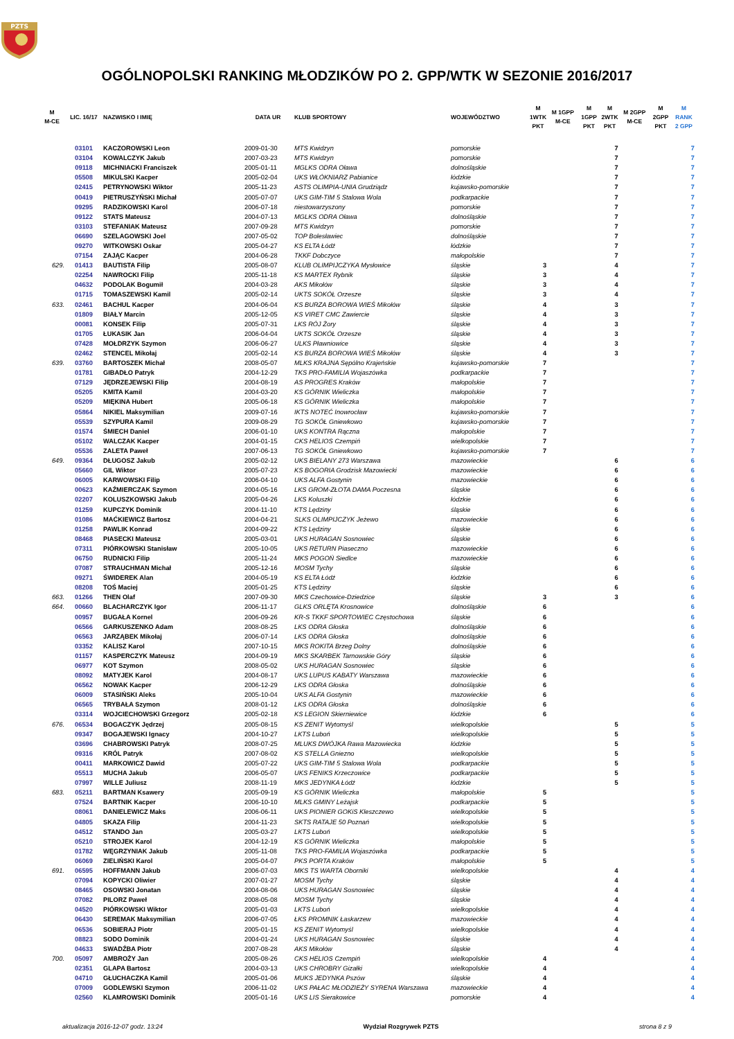PZTS
OGÓLNOPOLSKI RANKING MŁODZIKÓW PO 2. GPP/WTK W SEZONIE 2016/2017
| M M-CE | LIC. 16/17 | NAZWISKO I IMIĘ | DATA UR | KLUB SPORTOWY | WOJEWÓDZTWO | M 1WTK PKT | M 1GPP M-CE | M 1GPP PKT | M 2WTK PKT | M 2GPP M-CE | M 2GPP PKT | M RANK 2 GPP |
| --- | --- | --- | --- | --- | --- | --- | --- | --- | --- | --- | --- | --- |
| | 03101 | KACZOROWSKI Leon | 2009-01-30 | MTS Kwidzyn | pomorskie | | | | 7 | | | 7 |
| | 03104 | KOWALCZYK Jakub | 2007-03-23 | MTS Kwidzyn | pomorskie | | | | 7 | | | 7 |
| | 09118 | MICHNIACKI Franciszek | 2005-01-11 | MGLKS ODRA Oława | dolnośląskie | | | | 7 | | | 7 |
| | 05508 | MIKULSKI Kacper | 2005-02-04 | UKS WŁÓKNIARZ Pabianice | łódzkie | | | | 7 | | | 7 |
| | 02415 | PETRYNOWSKI Wiktor | 2005-11-23 | ASTS OLIMPIA-UNIA Grudziądz | kujawsko-pomorskie | | | | 7 | | | 7 |
| | 00419 | PIETRUSZYŃSKI Michał | 2005-07-07 | UKS GIM-TIM 5 Stalowa Wola | podkarpackie | | | | 7 | | | 7 |
| | 09295 | RADZIKOWSKI Karol | 2006-07-18 | niestowarzyszony | pomorskie | | | | 7 | | | 7 |
| | 09122 | STATS Mateusz | 2004-07-13 | MGLKS ODRA Oława | dolnośląskie | | | | 7 | | | 7 |
| | 03103 | STEFANIAK Mateusz | 2007-09-28 | MTS Kwidzyn | pomorskie | | | | 7 | | | 7 |
| | 06690 | SZELAGOWSKI Joel | 2007-05-02 | TOP Bolesławiec | dolnośląskie | | | | 7 | | | 7 |
| | 09270 | WITKOWSKI Oskar | 2005-04-27 | KS ELTA Łódź | łódzkie | | | | 7 | | | 7 |
| | 07154 | ZAJĄC Kacper | 2004-06-28 | TKKF Dobczyce | małopolskie | | | | 7 | | | 7 |
| 629. | 01413 | BAUTISTA Filip | 2005-08-07 | KLUB OLIMPIJCZYKA Mysłowice | śląskie | 3 | | | 4 | | | 7 |
| | 02254 | NAWROCKI Filip | 2005-11-18 | KS MARTEX Rybnik | śląskie | 3 | | | 4 | | | 7 |
| | 04632 | PODOLAK Bogumił | 2004-03-28 | AKS Mikołów | śląskie | 3 | | | 4 | | | 7 |
| | 01715 | TOMASZEWSKI Kamil | 2005-02-14 | UKTS SOKÓŁ Orzesze | śląskie | 3 | | | 4 | | | 7 |
| 633. | 02461 | BACHUL Kacper | 2004-06-04 | KS BURZA BOROWA WIEŚ Mikołów | śląskie | 4 | | | 3 | | | 7 |
| | 01809 | BIAŁY Marcin | 2005-12-05 | KS VIRET CMC Zawiercie | śląskie | 4 | | | 3 | | | 7 |
| | 00081 | KONSEK Filip | 2005-07-31 | LKS RÓJ Żory | śląskie | 4 | | | 3 | | | 7 |
| | 01705 | ŁUKASIK Jan | 2006-04-04 | UKTS SOKÓŁ Orzesze | śląskie | 4 | | | 3 | | | 7 |
| | 07428 | MOŁDRZYK Szymon | 2006-06-27 | ULKS Pławniowice | śląskie | 4 | | | 3 | | | 7 |
| | 02462 | STENCEL Mikołaj | 2005-02-14 | KS BURZA BOROWA WIEŚ Mikołów | śląskie | 4 | | | 3 | | | 7 |
| 639. | 03760 | BARTOSZEK Michał | 2008-05-07 | MLKS KRAJNA Sępólno Krajeńskie | kujawsko-pomorskie | 7 | | | | | | 7 |
| | 01781 | GIBADŁO Patryk | 2004-12-29 | TKS PRO-FAMILIA Wojaszówka | podkarpackie | 7 | | | | | | 7 |
| | 07129 | JĘDRZEJEWSKI Filip | 2004-08-19 | AS PROGRES Kraków | małopolskie | 7 | | | | | | 7 |
| | 05205 | KMITA Kamil | 2004-03-20 | KS GÓRNIK Wieliczka | małopolskie | 7 | | | | | | 7 |
| | 05209 | MIĘKINA Hubert | 2005-06-18 | KS GÓRNIK Wieliczka | małopolskie | 7 | | | | | | 7 |
| | 05864 | NIKIEL Maksymilian | 2009-07-16 | IKTS NOTEĆ Inowrocław | kujawsko-pomorskie | 7 | | | | | | 7 |
| | 05539 | SZYPURA Kamil | 2009-08-29 | TG SOKÓŁ Gniewkowo | kujawsko-pomorskie | 7 | | | | | | 7 |
| | 01574 | ŚMIECH Daniel | 2006-01-10 | UKS KONTRA Rączna | małopolskie | 7 | | | | | | 7 |
| | 05102 | WALCZAK Kacper | 2004-01-15 | CKS HELIOS Czempiń | wielkopolskie | 7 | | | | | | 7 |
| | 05536 | ZALETA Paweł | 2007-06-13 | TG SOKÓŁ Gniewkowo | kujawsko-pomorskie | 7 | | | | | | 7 |
| 649. | 09364 | DŁUGOSZ Jakub | 2005-02-12 | UKS BIELANY 273 Warszawa | mazowieckie | | | | 6 | | | 6 |
| | 05660 | GIL Wiktor | 2005-07-23 | KS BOGORIA Grodzisk Mazowiecki | mazowieckie | | | | 6 | | | 6 |
| | 06005 | KARWOWSKI Filip | 2006-04-10 | UKS ALFA Gostynin | mazowieckie | | | | 6 | | | 6 |
| | 00623 | KAŹMIERCZAK Szymon | 2004-05-16 | LKS GROM-ZŁOTA DAMA Poczesna | śląskie | | | | 6 | | | 6 |
| | 02207 | KOLUSZKOWSKI Jakub | 2005-04-26 | LKS Koluszki | łódzkie | | | | 6 | | | 6 |
| | 01259 | KUPCZYK Dominik | 2004-11-10 | KTS Lędziny | śląskie | | | | 6 | | | 6 |
| | 01086 | MAĆKIEWICZ Bartosz | 2004-04-21 | SLKS OLIMPIJCZYK Jeżewo | mazowieckie | | | | 6 | | | 6 |
| | 01258 | PAWLIK Konrad | 2004-09-22 | KTS Lędziny | śląskie | | | | 6 | | | 6 |
| | 08468 | PIASECKI Mateusz | 2005-03-01 | UKS HURAGAN Sosnowiec | śląskie | | | | 6 | | | 6 |
| | 07311 | PIÓRKOWSKI Stanisław | 2005-10-05 | UKS RETURN Piaseczno | mazowieckie | | | | 6 | | | 6 |
| | 06750 | RUDNICKI Filip | 2005-11-24 | MKS POGOŃ Siedlce | mazowieckie | | | | 6 | | | 6 |
| | 07087 | STRAUCHMAN Michał | 2005-12-16 | MOSM Tychy | śląskie | | | | 6 | | | 6 |
| | 09271 | ŚWIDEREK Alan | 2004-05-19 | KS ELTA Łódź | łódzkie | | | | 6 | | | 6 |
| | 08208 | TOŚ Maciej | 2005-01-25 | KTS Lędziny | śląskie | | | | 6 | | | 6 |
| 663. | 01266 | THEN Olaf | 2007-09-30 | MKS Czechowice-Dziedzice | śląskie | 3 | | | 3 | | | 6 |
| 664. | 00660 | BLACHARCZYK Igor | 2006-11-17 | GLKS ORLĘTA Krosnowice | dolnośląskie | 6 | | | | | | 6 |
| | 00957 | BUGAŁA Kornel | 2006-09-26 | KR-S TKKF SPORTOWIEC Częstochowa | śląskie | 6 | | | | | | 6 |
| | 06566 | GARKUSZENKO Adam | 2008-08-25 | LKS ODRA Głoska | dolnośląskie | 6 | | | | | | 6 |
| | 06563 | JARZĄBEK Mikołaj | 2006-07-14 | LKS ODRA Głoska | dolnośląskie | 6 | | | | | | 6 |
| | 03352 | KALISZ Karol | 2007-10-15 | MKS ROKITA Brzeg Dolny | dolnośląskie | 6 | | | | | | 6 |
| | 01157 | KASPERCZYK Mateusz | 2004-09-19 | MKS SKARBEK Tarnowskie Góry | śląskie | 6 | | | | | | 6 |
| | 06977 | KOT Szymon | 2008-05-02 | UKS HURAGAN Sosnowiec | śląskie | 6 | | | | | | 6 |
| | 08092 | MATYJEK Karol | 2004-08-17 | UKS LUPUS KABATY Warszawa | mazowieckie | 6 | | | | | | 6 |
| | 06562 | NOWAK Kacper | 2006-12-29 | LKS ODRA Głoska | dolnośląskie | 6 | | | | | | 6 |
| | 06009 | STASIŃSKI Aleks | 2005-10-04 | UKS ALFA Gostynin | mazowieckie | 6 | | | | | | 6 |
| | 06565 | TRYBAŁA Szymon | 2008-01-12 | LKS ODRA Głoska | dolnośląskie | 6 | | | | | | 6 |
| | 03314 | WOJCIECHOWSKI Grzegorz | 2005-02-18 | KS LEGION Skierniewice | łódzkie | 6 | | | | | | 6 |
| 676. | 06534 | BOGACZYK Jędrzej | 2005-08-15 | KS ZENIT Wytomyśl | wielkopolskie | | | | 5 | | | 5 |
| | 09347 | BOGAJEWSKI Ignacy | 2004-10-27 | LKTS Luboń | wielkopolskie | | | | 5 | | | 5 |
| | 03696 | CHABROWSKI Patryk | 2008-07-25 | MLUKS DWÓJKA Rawa Mazowiecka | łódzkie | | | | 5 | | | 5 |
| | 09316 | KRÓL Patryk | 2007-08-02 | KS STELLA Gniezno | wielkopolskie | | | | 5 | | | 5 |
| | 00411 | MARKOWICZ Dawid | 2005-07-22 | UKS GIM-TIM 5 Stalowa Wola | podkarpackie | | | | 5 | | | 5 |
| | 05513 | MUCHA Jakub | 2006-05-07 | UKS FENIKS Krzeczowice | podkarpackie | | | | 5 | | | 5 |
| | 07997 | WILLE Juliusz | 2008-11-19 | MKS JEDYNKA Łódź | łódzkie | | | | 5 | | | 5 |
| 683. | 05211 | BARTMAN Ksawery | 2005-09-19 | KS GÓRNIK Wieliczka | małopolskie | 5 | | | | | | 5 |
| | 07524 | BARTNIK Kacper | 2006-10-10 | MLKS GMINY Leżajsk | podkarpackie | 5 | | | | | | 5 |
| | 08061 | DANIELEWICZ Maks | 2006-06-11 | UKS PIONIER GOKiS Kleszczewo | wielkopolskie | 5 | | | | | | 5 |
| | 04805 | SKAZA Filip | 2004-11-23 | SKTS RATAJE 50 Poznań | wielkopolskie | 5 | | | | | | 5 |
| | 04512 | STANDO Jan | 2005-03-27 | LKTS Luboń | wielkopolskie | 5 | | | | | | 5 |
| | 05210 | STROJEK Karol | 2004-12-19 | KS GÓRNIK Wieliczka | małopolskie | 5 | | | | | | 5 |
| | 01782 | WĘGRZYNIAK Jakub | 2005-11-08 | TKS PRO-FAMILIA Wojaszówka | podkarpackie | 5 | | | | | | 5 |
| | 06069 | ZIELIŃSKI Karol | 2005-04-07 | PKS PORTA Kraków | małopolskie | 5 | | | | | | 5 |
| 691. | 06595 | HOFFMANN Jakub | 2006-07-03 | MKS TS WARTA Oborniki | wielkopolskie | | | | 4 | | | 4 |
| | 07094 | KOPYCKI Oliwier | 2007-01-27 | MOSM Tychy | śląskie | | | | 4 | | | 4 |
| | 08465 | OSOWSKI Jonatan | 2004-08-06 | UKS HURAGAN Sosnowiec | śląskie | | | | 4 | | | 4 |
| | 07082 | PILORZ Paweł | 2008-05-08 | MOSM Tychy | śląskie | | | | 4 | | | 4 |
| | 04520 | PIÓRKOWSKI Wiktor | 2005-01-03 | LKTS Luboń | wielkopolskie | | | | 4 | | | 4 |
| | 06430 | SEREMAK Maksymilian | 2006-07-05 | ŁKS PROMNIK Łaskarzew | mazowieckie | | | | 4 | | | 4 |
| | 06536 | SOBIERAJ Piotr | 2005-01-15 | KS ZENIT Wytomyśl | wielkopolskie | | | | 4 | | | 4 |
| | 08823 | SODO Dominik | 2004-01-24 | UKS HURAGAN Sosnowiec | śląskie | | | | 4 | | | 4 |
| | 04633 | SWADŹBA Piotr | 2007-08-28 | AKS Mikołów | śląskie | | | | 4 | | | 4 |
| 700. | 05097 | AMBROŻY Jan | 2005-08-26 | CKS HELIOS Czempiń | wielkopolskie | 4 | | | | | | 4 |
| | 02351 | GLAPA Bartosz | 2004-03-13 | UKS CHROBRY Gizałki | wielkopolskie | 4 | | | | | | 4 |
| | 04710 | GŁUCHACZKA Kamil | 2005-01-06 | MUKS JEDYNKA Pszów | śląskie | 4 | | | | | | 4 |
| | 07009 | GODLEWSKI Szymon | 2006-11-02 | UKS PAŁAC MŁODZIEŻY SYRENA Warszawa | mazowieckie | 4 | | | | | | 4 |
| | 02560 | KLAMROWSKI Dominik | 2005-01-16 | UKS LIS Sierakowice | pomorskie | 4 | | | | | | 4 |
aktualizacja 2016-12-07 godz. 13:24 Wydział Rozgrywek PZTS strona 8 z 9